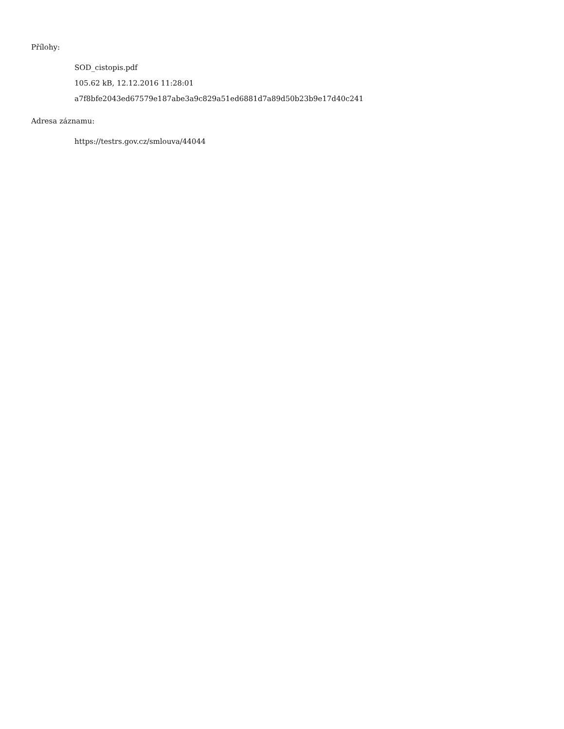Přílohy:
SOD_cistopis.pdf
105.62 kB, 12.12.2016 11:28:01
a7f8bfe2043ed67579e187abe3a9c829a51ed6881d7a89d50b23b9e17d40c241
Adresa záznamu:
https://testrs.gov.cz/smlouva/44044